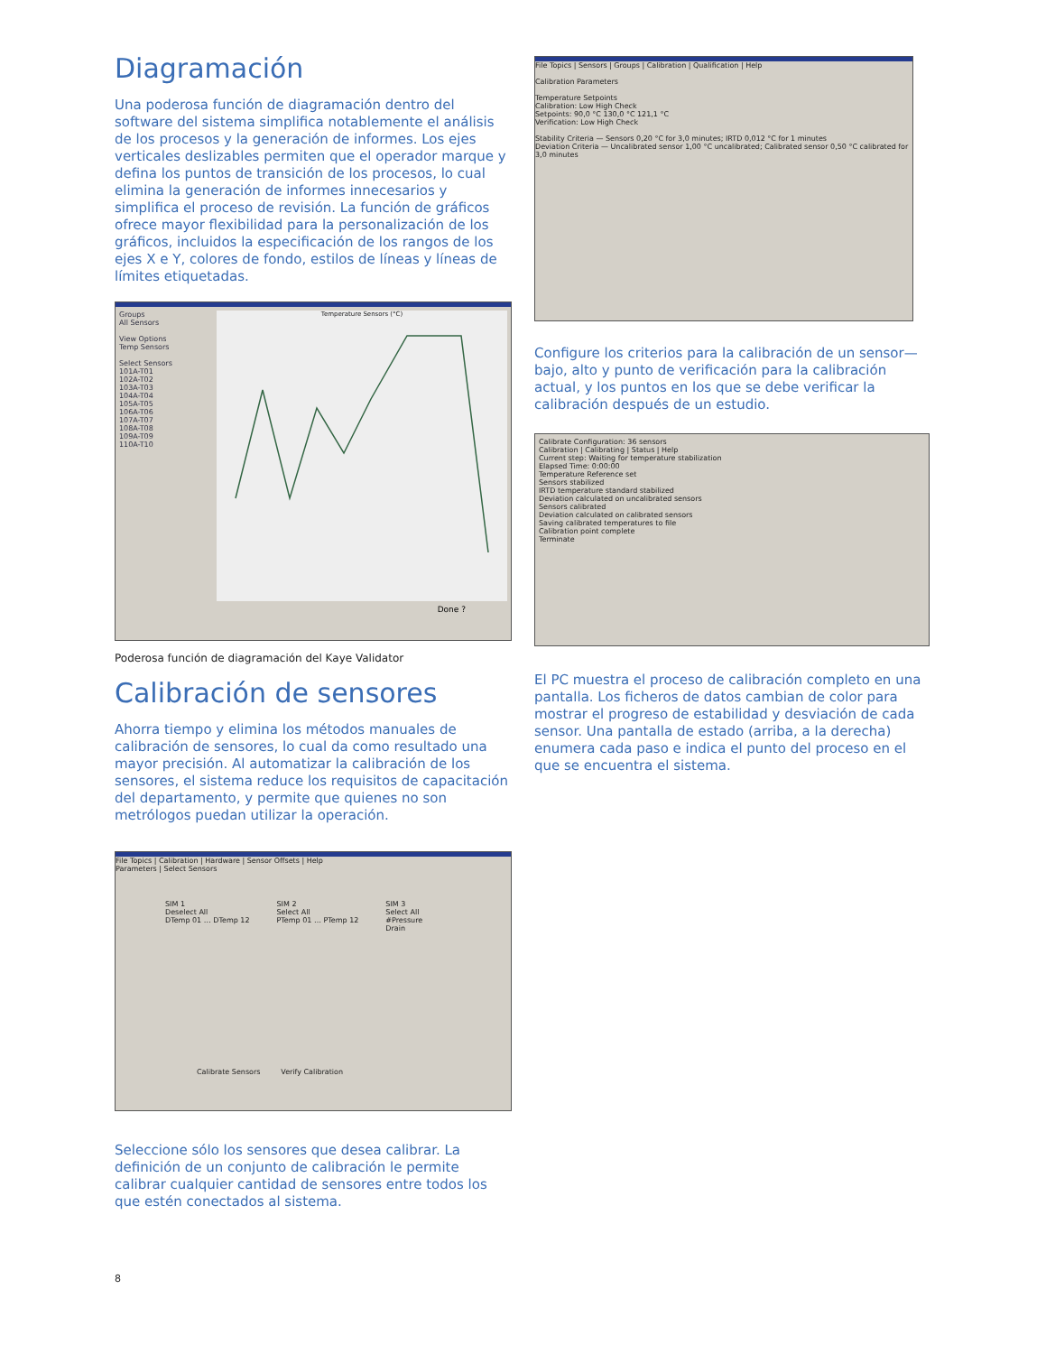Diagramación
Una poderosa función de diagramación dentro del software del sistema simplifica notablemente el análisis de los procesos y la generación de informes. Los ejes verticales deslizables permiten que el operador marque y defina los puntos de transición de los procesos, lo cual elimina la generación de informes innecesarios y simplifica el proceso de revisión. La función de gráficos ofrece mayor flexibilidad para la personalización de los gráficos, incluidos la especificación de los rangos de los ejes X e Y, colores de fondo, estilos de líneas y líneas de límites etiquetadas.
Groups
All Sensors
View Options
Temp Sensors
Select Sensors
101A-T01
102A-T02
103A-T03
104A-T04
105A-T05
106A-T06
107A-T07
108A-T08
109A-T09
110A-T10
Temperature Sensors (°C)
Done ?
Poderosa función de diagramación del Kaye Validator
Calibración de sensores
Ahorra tiempo y elimina los métodos manuales de calibración de sensores, lo cual da como resultado una mayor precisión. Al automatizar la calibración de los sensores, el sistema reduce los requisitos de capacitación del departamento, y permite que quienes no son metrólogos puedan utilizar la operación.
File Topics | Calibration | Hardware | Sensor Offsets | Help
Parameters | Select Sensors
SIM 1
Deselect All
DTemp 01 … DTemp 12
SIM 2
Select All
PTemp 01 … PTemp 12
SIM 3
Select All
#Pressure
Drain
Calibrate Sensors Verify Calibration
Seleccione sólo los sensores que desea calibrar. La definición de un conjunto de calibración le permite calibrar cualquier cantidad de sensores entre todos los que estén conectados al sistema.
File Topics | Sensors | Groups | Calibration | Qualification | Help
Calibration Parameters
Temperature Setpoints
Calibration: Low High Check
Setpoints: 90,0 °C 130,0 °C 121,1 °C
Verification: Low High Check
Stability Criteria — Sensors 0,20 °C for 3,0 minutes; IRTD 0,012 °C for 1 minutes
Deviation Criteria — Uncalibrated sensor 1,00 °C uncalibrated; Calibrated sensor 0,50 °C calibrated for 3,0 minutes
Configure los criterios para la calibración de un sensor—bajo, alto y punto de verificación para la calibración actual, y los puntos en los que se debe verificar la calibración después de un estudio.
Calibrate Configuration: 36 sensors
Calibration | Calibrating | Status | Help
Current step: Waiting for temperature stabilization
Elapsed Time: 0:00:00
Temperature Reference set
Sensors stabilized
IRTD temperature standard stabilized
Deviation calculated on uncalibrated sensors
Sensors calibrated
Deviation calculated on calibrated sensors
Saving calibrated temperatures to file
Calibration point complete
Terminate
El PC muestra el proceso de calibración completo en una pantalla. Los ficheros de datos cambian de color para mostrar el progreso de estabilidad y desviación de cada sensor. Una pantalla de estado (arriba, a la derecha) enumera cada paso e indica el punto del proceso en el que se encuentra el sistema.
8